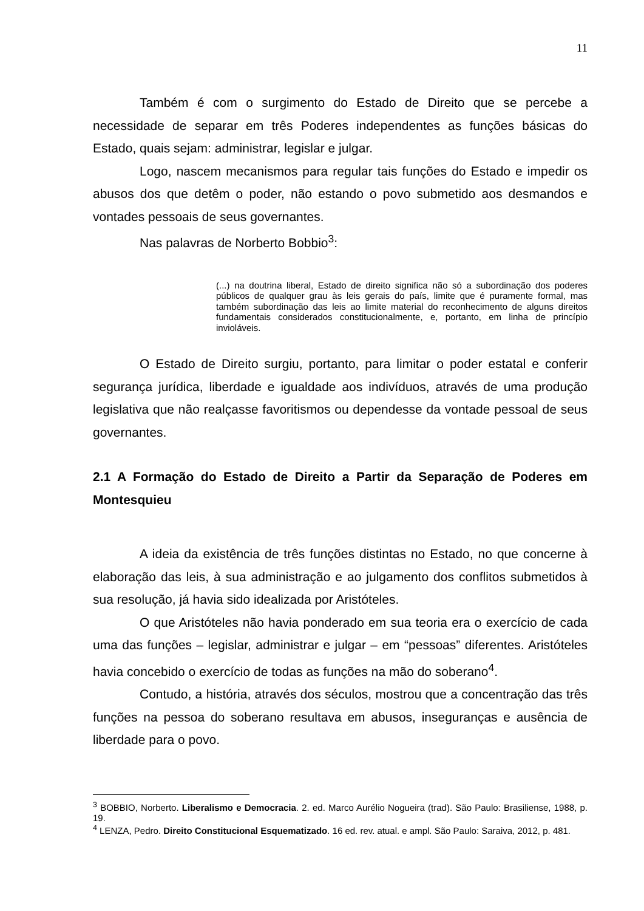11
Também é com o surgimento do Estado de Direito que se percebe a necessidade de separar em três Poderes independentes as funções básicas do Estado, quais sejam: administrar, legislar e julgar.
Logo, nascem mecanismos para regular tais funções do Estado e impedir os abusos dos que detêm o poder, não estando o povo submetido aos desmandos e vontades pessoais de seus governantes.
Nas palavras de Norberto Bobbio<sup>3</sup>:
(...) na doutrina liberal, Estado de direito significa não só a subordinação dos poderes públicos de qualquer grau às leis gerais do país, limite que é puramente formal, mas também subordinação das leis ao limite material do reconhecimento de alguns direitos fundamentais considerados constitucionalmente, e, portanto, em linha de princípio invioláveis.
O Estado de Direito surgiu, portanto, para limitar o poder estatal e conferir segurança jurídica, liberdade e igualdade aos indivíduos, através de uma produção legislativa que não realçasse favoritismos ou dependesse da vontade pessoal de seus governantes.
2.1 A Formação do Estado de Direito a Partir da Separação de Poderes em Montesquieu
A ideia da existência de três funções distintas no Estado, no que concerne à elaboração das leis, à sua administração e ao julgamento dos conflitos submetidos à sua resolução, já havia sido idealizada por Aristóteles.
O que Aristóteles não havia ponderado em sua teoria era o exercício de cada uma das funções – legislar, administrar e julgar – em “pessoas” diferentes. Aristóteles havia concebido o exercício de todas as funções na mão do soberano<sup>4</sup>.
Contudo, a história, através dos séculos, mostrou que a concentração das três funções na pessoa do soberano resultava em abusos, inseguranças e ausência de liberdade para o povo.
<sup>3</sup> BOBBIO, Norberto. Liberalismo e Democracia. 2. ed. Marco Aurélio Nogueira (trad). São Paulo: Brasiliense, 1988, p. 19.
<sup>4</sup> LENZA, Pedro. Direito Constitucional Esquematizado. 16 ed. rev. atual. e ampl. São Paulo: Saraiva, 2012, p. 481.